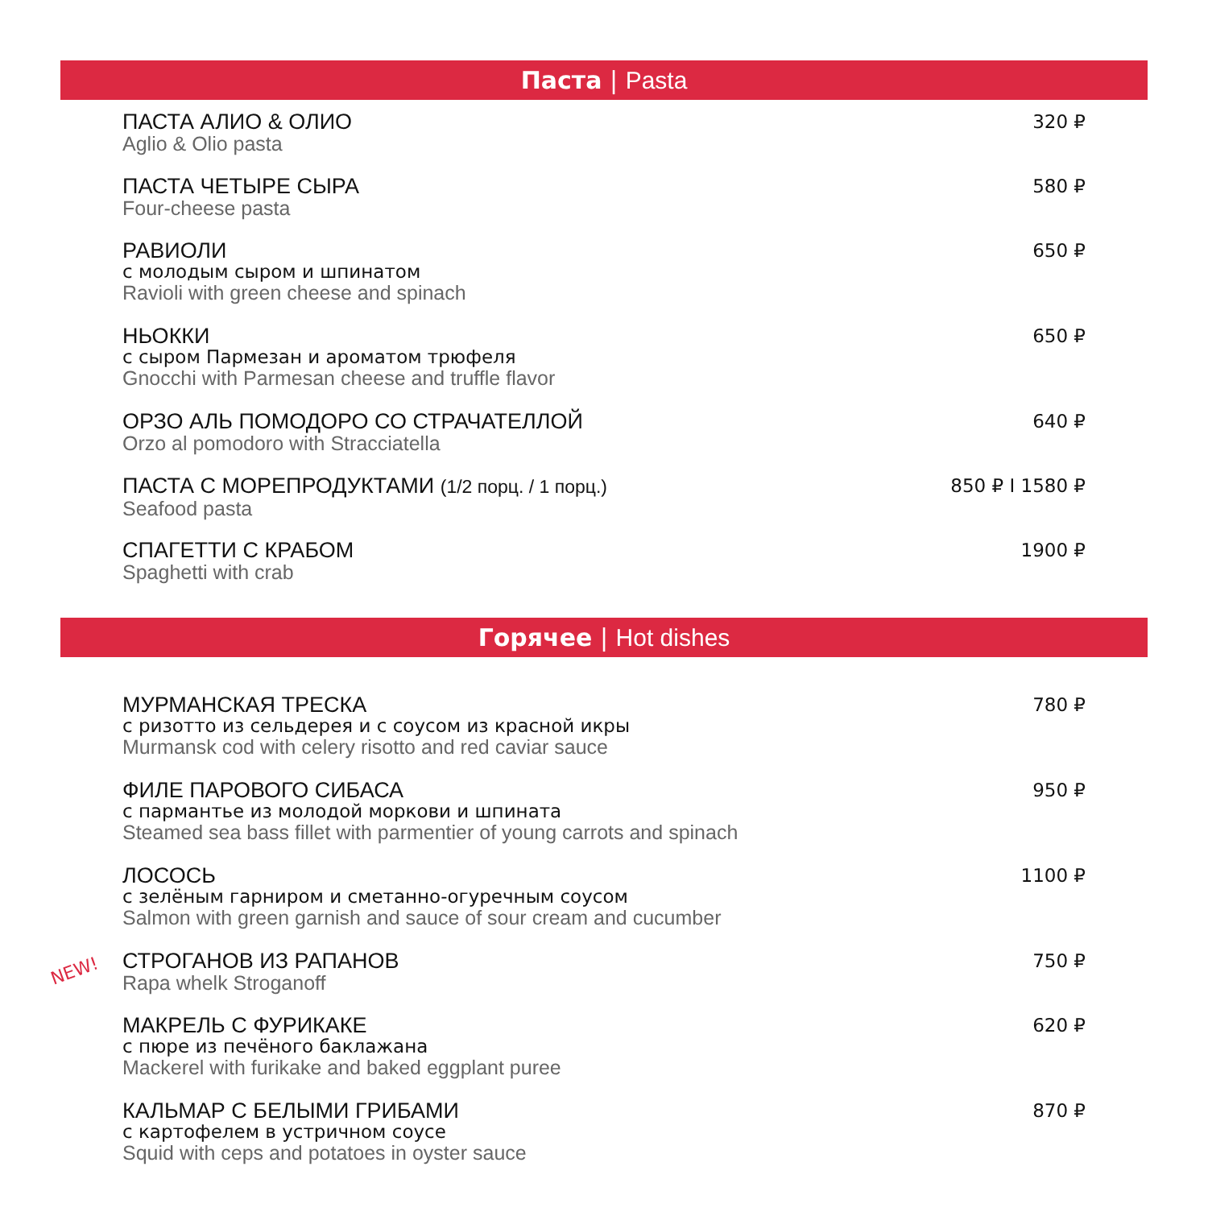Паста | Pasta
ПАСТА АЛИО & ОЛИО
Aglio & Olio pasta
320 ₽
ПАСТА ЧЕТЫРЕ СЫРА
Four-cheese pasta
580 ₽
РАВИОЛИ
с молодым сыром и шпинатом
Ravioli with green cheese and spinach
650 ₽
НЬОККИ
с сыром Пармезан и ароматом трюфеля
Gnocchi with Parmesan cheese and truffle flavor
650 ₽
ОРЗО АЛЬ ПОМОДОРО СО СТРАЧАТЕЛЛОЙ
Orzo al pomodoro with Stracciatella
640 ₽
ПАСТА С МОРЕПРОДУКТАМИ (1/2 порц. / 1 порц.)
Seafood pasta
850 ₽ I 1580 ₽
СПАГЕТТИ С КРАБОМ
Spaghetti with crab
1900 ₽
Горячее | Hot dishes
МУРМАНСКАЯ ТРЕСКА
с ризотто из сельдерея и с соусом из красной икры
Murmansk cod with celery risotto and red caviar sauce
780 ₽
ФИЛЕ ПАРОВОГО СИБАСА
с пармантье из молодой моркови и шпината
Steamed sea bass fillet with parmentier of young carrots and spinach
950 ₽
ЛОСОСЬ
с зелёным гарниром и сметанно-огуречным соусом
Salmon with green garnish and sauce of sour cream and cucumber
1100 ₽
NEW!
СТРОГАНОВ ИЗ РАПАНОВ
Rapa whelk Stroganoff
750 ₽
МАКРЕЛЬ С ФУРИКАКЕ
с пюре из печёного баклажана
Mackerel with furikake and baked eggplant puree
620 ₽
КАЛЬМАР С БЕЛЫМИ ГРИБАМИ
с картофелем в устричном соусе
Squid with ceps and potatoes in oyster sauce
870 ₽